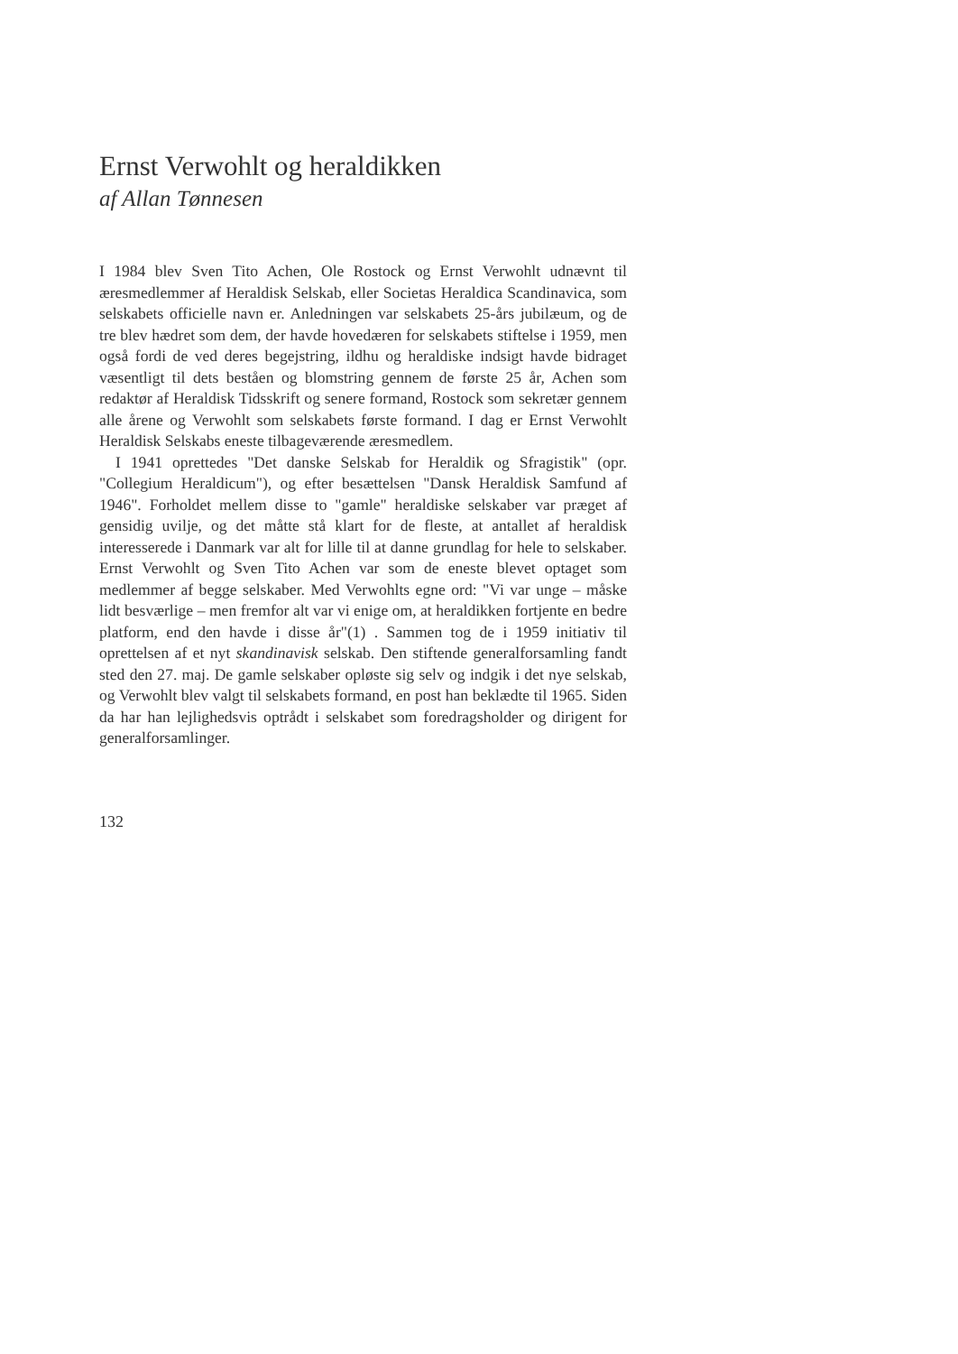Ernst Verwohlt og heraldikken
af Allan Tønnesen
I 1984 blev Sven Tito Achen, Ole Rostock og Ernst Verwohlt udnævnt til æresmedlemmer af Heraldisk Selskab, eller Societas Heraldica Scandinavica, som selskabets officielle navn er. Anledningen var selskabets 25-års jubilæum, og de tre blev hædret som dem, der havde hovedæren for selskabets stiftelse i 1959, men også fordi de ved deres begejstring, ildhu og heraldiske indsigt havde bidraget væsentligt til dets beståen og blomstring gennem de første 25 år, Achen som redaktør af Heraldisk Tidsskrift og senere formand, Rostock som sekretær gennem alle årene og Verwohlt som selskabets første formand. I dag er Ernst Verwohlt Heraldisk Selskabs eneste tilbageværende æresmedlem.
I 1941 oprettedes "Det danske Selskab for Heraldik og Sfragistik" (opr. "Collegium Heraldicum"), og efter besættelsen "Dansk Heraldisk Samfund af 1946". Forholdet mellem disse to "gamle" heraldiske selskaber var præget af gensidig uvilje, og det måtte stå klart for de fleste, at antallet af heraldisk interesserede i Danmark var alt for lille til at danne grundlag for hele to selskaber. Ernst Verwohlt og Sven Tito Achen var som de eneste blevet optaget som medlemmer af begge selskaber. Med Verwohlts egne ord: "Vi var unge – måske lidt besværlige – men fremfor alt var vi enige om, at heraldikken fortjente en bedre platform, end den havde i disse år"(1) . Sammen tog de i 1959 initiativ til oprettelsen af et nyt skandinavisk selskab. Den stiftende generalforsamling fandt sted den 27. maj. De gamle selskaber opløste sig selv og indgik i det nye selskab, og Verwohlt blev valgt til selskabets formand, en post han beklædte til 1965. Siden da har han lejlighedsvis optrådt i selskabet som foredragsholder og dirigent for generalforsamlinger.
132